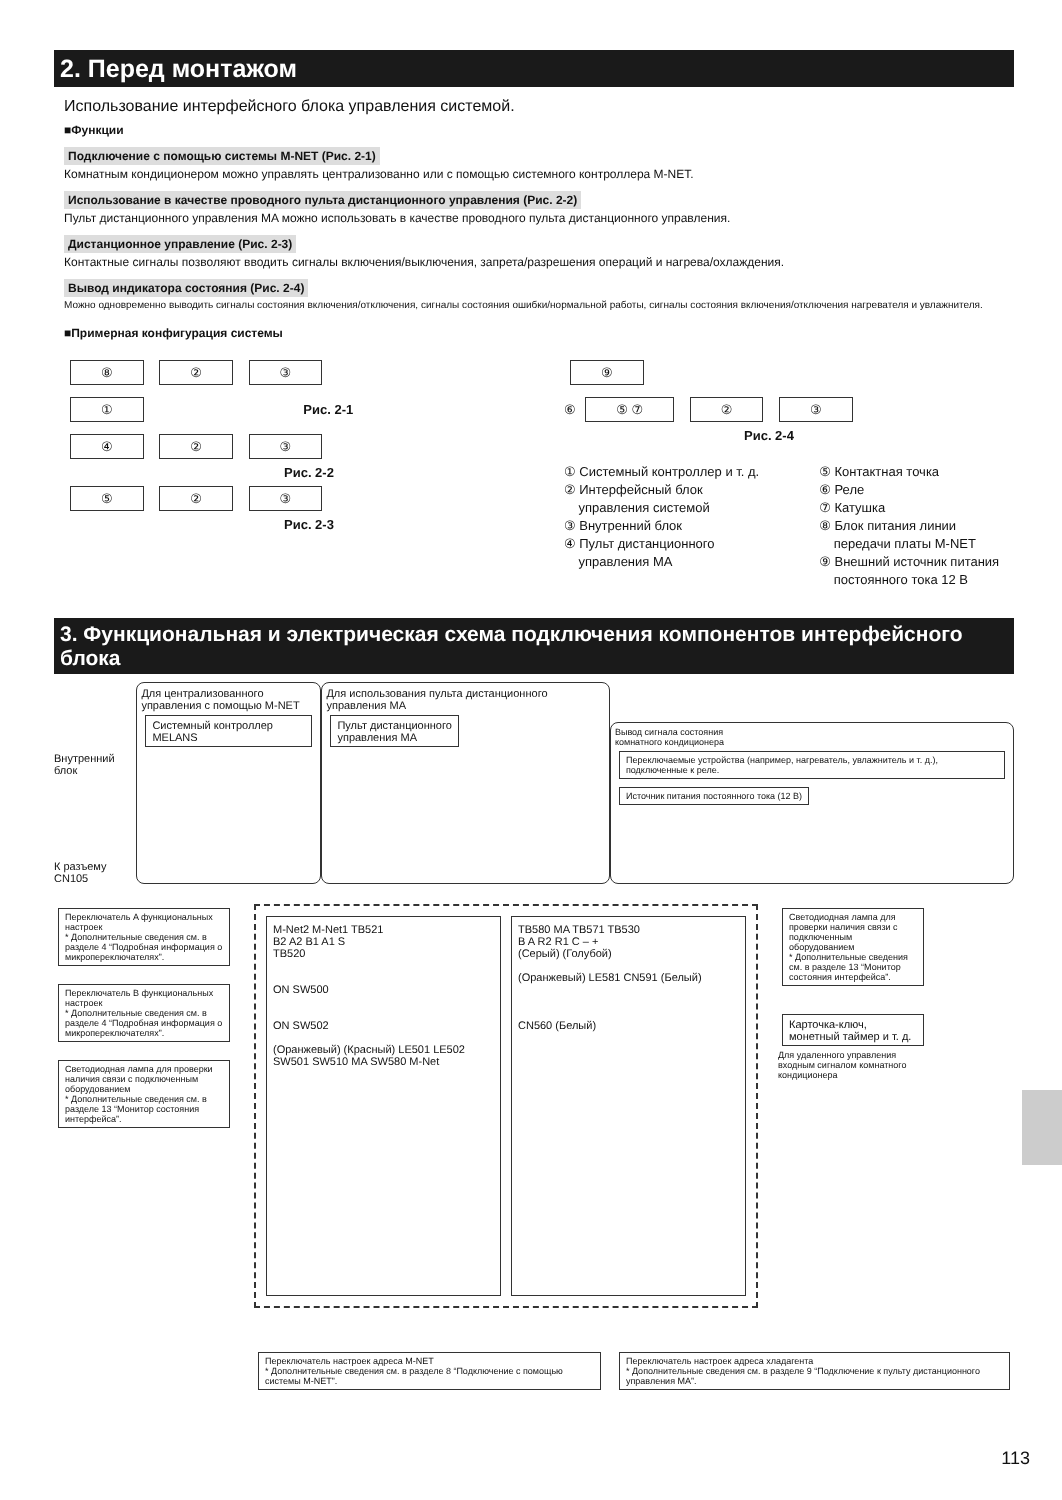2. Перед монтажом
Использование интерфейсного блока управления системой.
■Функции
Подключение с помощью системы M-NET (Рис. 2-1)
Комнатным кондиционером можно управлять централизованно или с помощью системного контроллера M-NET.
Использование в качестве проводного пульта дистанционного управления (Рис. 2-2)
Пульт дистанционного управления MA можно использовать в качестве проводного пульта дистанционного управления.
Дистанционное управление (Рис. 2-3)
Контактные сигналы позволяют вводить сигналы включения/выключения, запрета/разрешения операций и нагрева/охлаждения.
Вывод индикатора состояния (Рис. 2-4)
Можно одновременно выводить сигналы состояния включения/отключения, сигналы состояния ошибки/нормальной работы, сигналы состояния включения/отключения нагревателя и увлажнителя.
■Примерная конфигурация системы
⑧ ② ③
① Рис. 2-1
④ ② ③
Рис. 2-2
⑤ ② ③
Рис. 2-3
⑨
⑥ ⑤ ⑦ ② ③
Рис. 2-4
① Системный контроллер и т. д.
② Интерфейсный блок
управления системой
③ Внутренний блок
④ Пульт дистанционного
управления MA
⑤ Контактная точка
⑥ Реле
⑦ Катушка
⑧ Блок питания линии
передачи платы M-NET
⑨ Внешний источник питания
постоянного тока 12 В
3. Функциональная и электрическая схема подключения компонентов интерфейсного блока
Внутренний блок
К разъему CN105
Для централизованного
управления с помощью M-NET
Системный контроллер MELANS
Для использования пульта дистанционного управления MA
Пульт дистанционного
управления MA
Вывод сигнала состояния
комнатного кондиционера
Переключаемые устройства (например, нагреватель, увлажнитель и т. д.), подключенные к реле.
Источник питания постоянного тока (12 В)
Переключатель A функциональных настроек
* Дополнительные сведения см. в разделе 4 “Подробная информация о микропереключателях”.
Переключатель B функциональных настроек
* Дополнительные сведения см. в разделе 4 “Подробная информация о микропереключателях”.
Светодиодная лампа для проверки наличия связи с подключенным оборудованием
* Дополнительные сведения см. в разделе 13 “Монитор состояния интерфейса”.
M-Net2 M-Net1 TB521
B2 A2 B1 A1 S
TB520
ON SW500
ON SW502
(Оранжевый) (Красный) LE501 LE502 SW501 SW510 MA SW580 M-Net
TB580 MA TB571 TB530
B A R2 R1 C – +
(Серый) (Голубой)
(Оранжевый) LE581 CN591 (Белый)
CN560 (Белый)
Светодиодная лампа для проверки наличия связи с подключенным оборудованием
* Дополнительные сведения см. в разделе 13 “Монитор состояния интерфейса”.
Карточка-ключ, монетный таймер и т. д.
Для удаленного управления входным сигналом комнатного кондиционера
Переключатель настроек адреса M-NET
* Дополнительные сведения см. в разделе 8 “Подключение с помощью системы M-NET”.
Переключатель настроек адреса хладагента
* Дополнительные сведения см. в разделе 9 “Подключение к пульту дистанционного управления MA”.
113